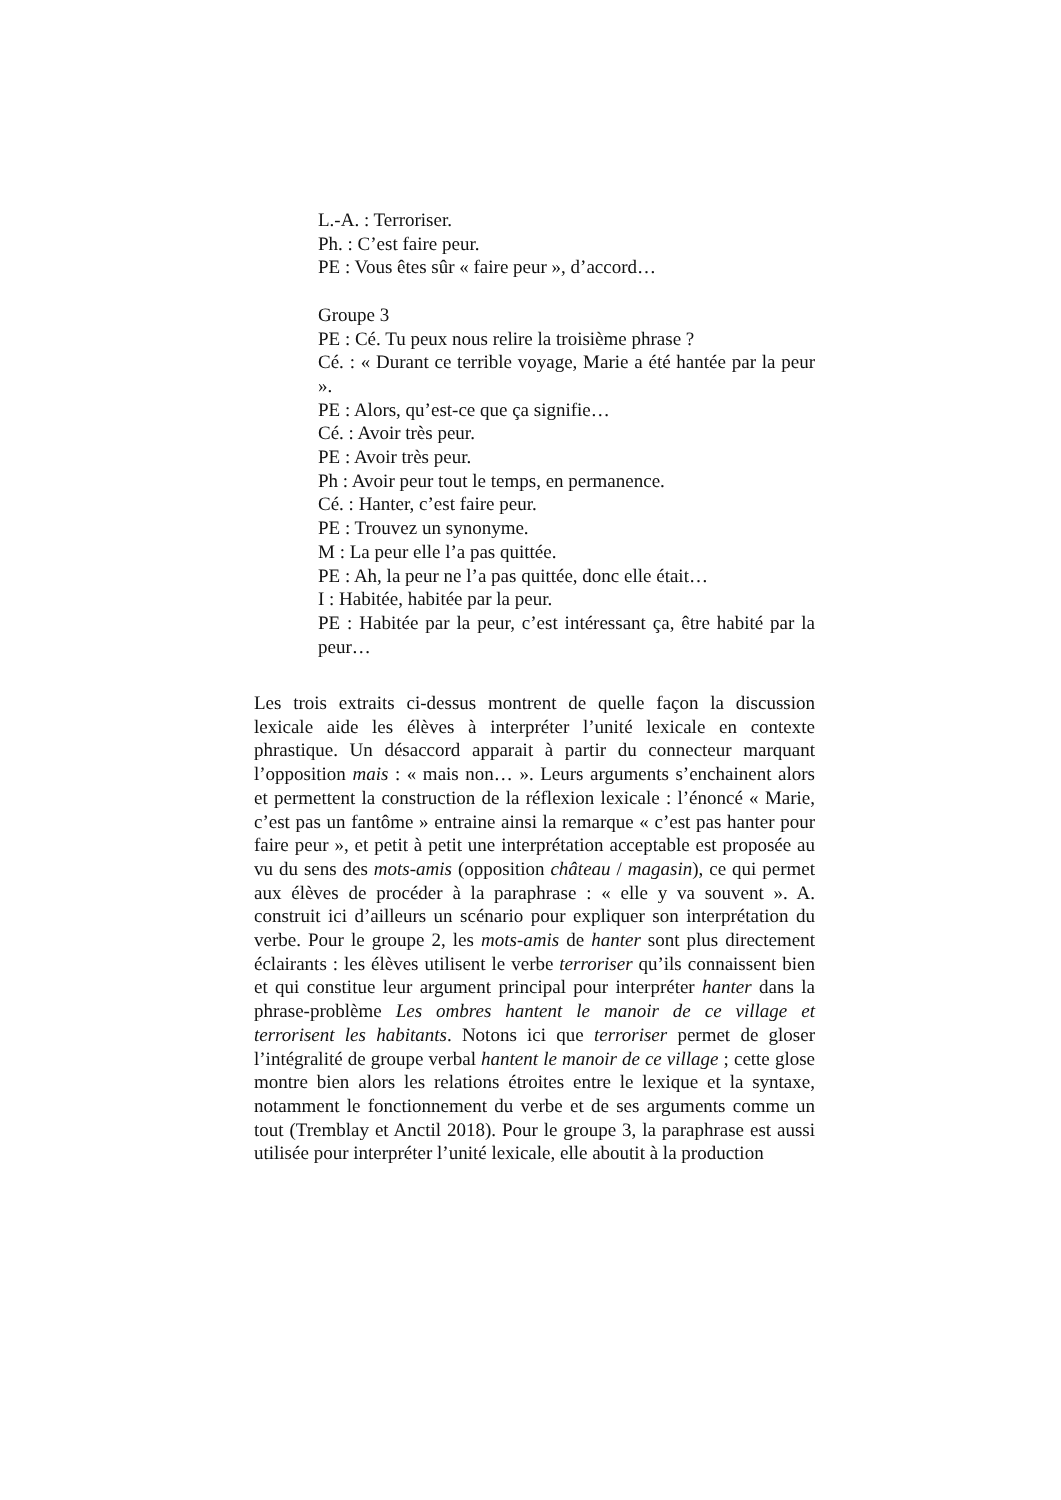L.-A. : Terroriser.
Ph. : C’est faire peur.
PE : Vous êtes sûr « faire peur », d’accord…
Groupe 3
PE : Cé. Tu peux nous relire la troisième phrase ?
Cé. : « Durant ce terrible voyage, Marie a été hantée par la peur ».
PE : Alors, qu’est-ce que ça signifie…
Cé. : Avoir très peur.
PE : Avoir très peur.
Ph : Avoir peur tout le temps, en permanence.
Cé. : Hanter, c’est faire peur.
PE : Trouvez un synonyme.
M : La peur elle l’a pas quittée.
PE : Ah, la peur ne l’a pas quittée, donc elle était…
I : Habitée, habitée par la peur.
PE : Habitée par la peur, c’est intéressant ça, être habité par la peur…
Les trois extraits ci-dessus montrent de quelle façon la discussion lexicale aide les élèves à interpréter l’unité lexicale en contexte phrastique. Un désaccord apparait à partir du connecteur marquant l’opposition mais : « mais non… ». Leurs arguments s’enchainent alors et permettent la construction de la réflexion lexicale : l’énoncé « Marie, c’est pas un fantôme » entraine ainsi la remarque « c’est pas hanter pour faire peur », et petit à petit une interprétation acceptable est proposée au vu du sens des mots-amis (opposition château / magasin), ce qui permet aux élèves de procéder à la paraphrase : « elle y va souvent ». A. construit ici d’ailleurs un scénario pour expliquer son interprétation du verbe. Pour le groupe 2, les mots-amis de hanter sont plus directement éclairants : les élèves utilisent le verbe terroriser qu’ils connaissent bien et qui constitue leur argument principal pour interpréter hanter dans la phrase-problème Les ombres hantent le manoir de ce village et terrorisent les habitants. Notons ici que terroriser permet de gloser l’intégralité de groupe verbal hantent le manoir de ce village ; cette glose montre bien alors les relations étroites entre le lexique et la syntaxe, notamment le fonctionnement du verbe et de ses arguments comme un tout (Tremblay et Anctil 2018). Pour le groupe 3, la paraphrase est aussi utilisée pour interpréter l’unité lexicale, elle aboutit à la production